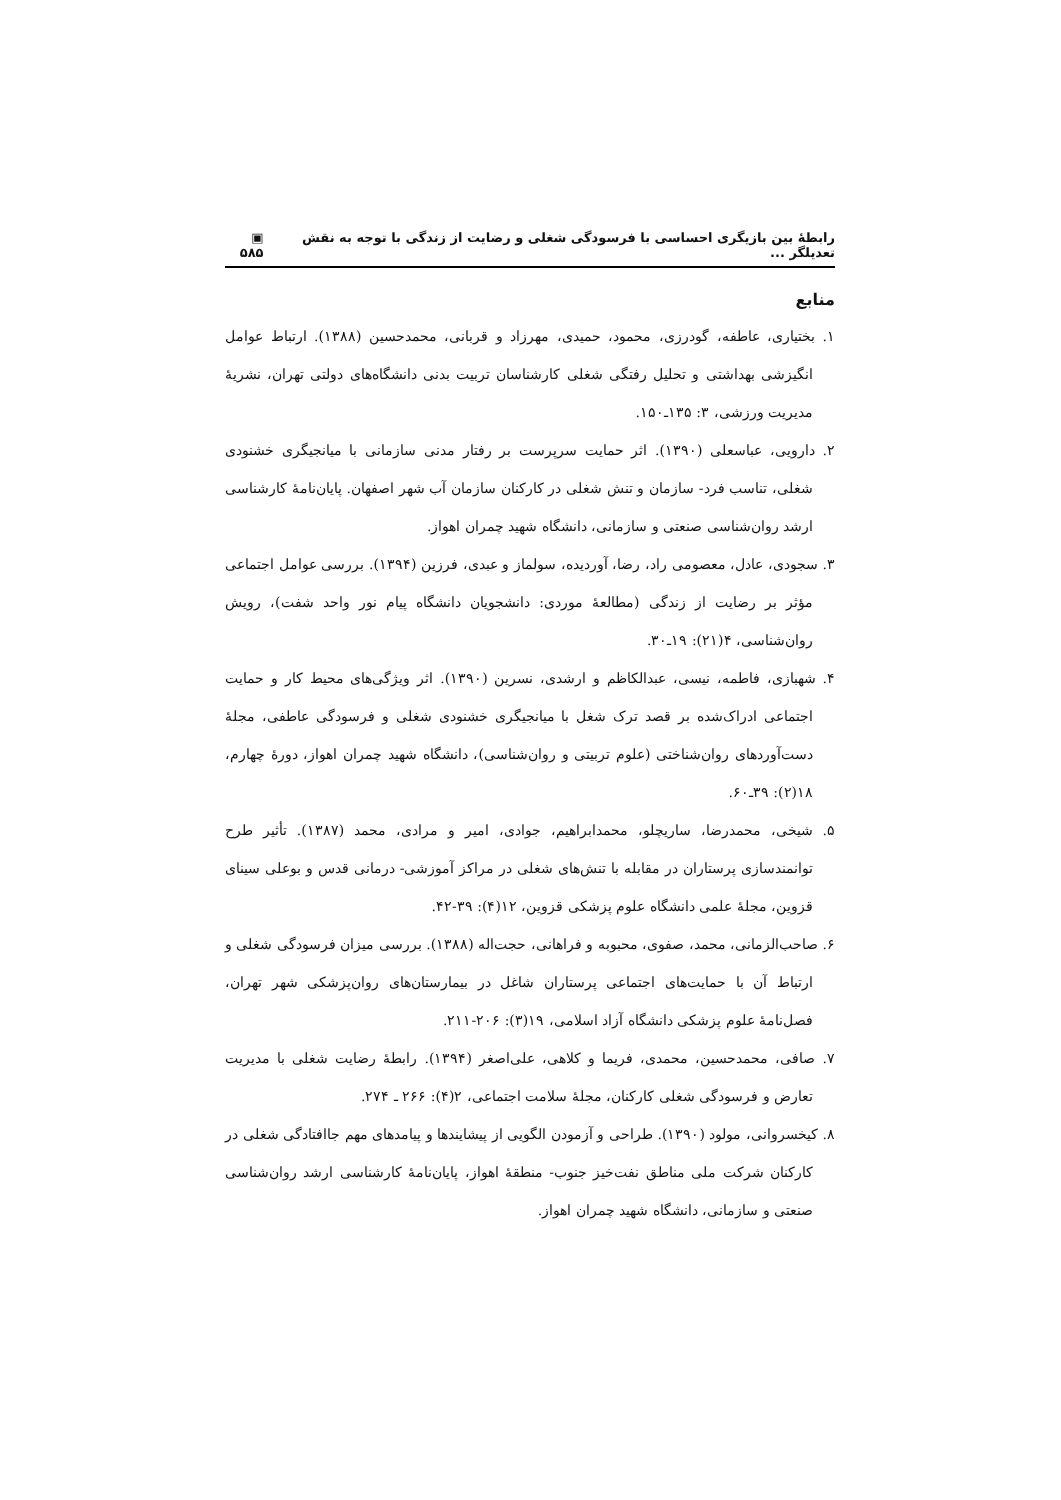رابطهٔ بین بازیگری احساسی با فرسودگی شغلی و رضایت از زندگی با توجه به نقش تعدیلگر ... ▣ ۵۸۵
منابع
۱. بختیاری، عاطفه، گودرزی، محمود، حمیدی، مهرزاد و قربانی، محمدحسین (۱۳۸۸). ارتباط عوامل انگیزشی بهداشتی و تحلیل رفتگی شغلی کارشناسان تربیت بدنی دانشگاه‌های دولتی تهران، نشریهٔ مدیریت ورزشی، ۳: ۱۳۵ـ۱۵۰.
۲. دارویی، عباسعلی (۱۳۹۰). اثر حمایت سرپرست بر رفتار مدنی سازمانی با میانجیگری خشنودی شغلی، تناسب فرد- سازمان و تنش شغلی در کارکنان سازمان آب شهر اصفهان. پایان‌نامهٔ کارشناسی ارشد روان‌شناسی صنعتی و سازمانی، دانشگاه شهید چمران اهواز.
۳. سجودی، عادل، معصومی راد، رضا، آوردیده، سولماز و عبدی، فرزین (۱۳۹۴). بررسی عوامل اجتماعی مؤثر بر رضایت از زندگی (مطالعهٔ موردی: دانشجویان دانشگاه پیام نور واحد شفت)، رویش روان‌شناسی، ۴(۲۱): ۱۹ـ۳۰.
۴. شهبازی، فاطمه، نیسی، عبدالکاظم و ارشدی، نسرین (۱۳۹۰). اثر ویژگی‌های محیط کار و حمایت اجتماعی ادراک‌شده بر قصد ترک شغل با میانجیگری خشنودی شغلی و فرسودگی عاطفی، مجلهٔ دست‌آوردهای روان‌شناختی (علوم تربیتی و روان‌شناسی)، دانشگاه شهید چمران اهواز، دورهٔ چهارم، ۱۸(۲): ۳۹ـ۶۰.
۵. شیخی، محمدرضا، ساریچلو، محمدابراهیم، جوادی، امیر و مرادی، محمد (۱۳۸۷). تأثیر طرح توانمندسازی پرستاران در مقابله با تنش‌های شغلی در مراکز آموزشی- درمانی قدس و بوعلی سینای قزوین، مجلهٔ علمی دانشگاه علوم پزشکی قزوین، ۱۲(۴): ۳۹-۴۲.
۶. صاحب‌الزمانی، محمد، صفوی، محبوبه و فراهانی، حجت‌اله (۱۳۸۸). بررسی میزان فرسودگی شغلی و ارتباط آن با حمایت‌های اجتماعی پرستاران شاغل در بیمارستان‌های روان‌پزشکی شهر تهران، فصل‌نامهٔ علوم پزشکی دانشگاه آزاد اسلامی، ۱۹(۳): ۲۰۶-۲۱۱.
۷. صافی، محمدحسین، محمدی، فریما و کلاهی، علی‌اصغر (۱۳۹۴). رابطهٔ رضایت شغلی با مدیریت تعارض و فرسودگی شغلی کارکنان، مجلهٔ سلامت اجتماعی، ۲(۴): ۲۶۶ ـ ۲۷۴.
۸. کیخسروانی، مولود (۱۳۹۰). طراحی و آزمودن الگویی از پیشایندها و پیامدهای مهم جاافتادگی شغلی در کارکنان شرکت ملی مناطق نفت‌خیز جنوب- منطقهٔ اهواز، پایان‌نامهٔ کارشناسی ارشد روان‌شناسی صنعتی و سازمانی، دانشگاه شهید چمران اهواز.